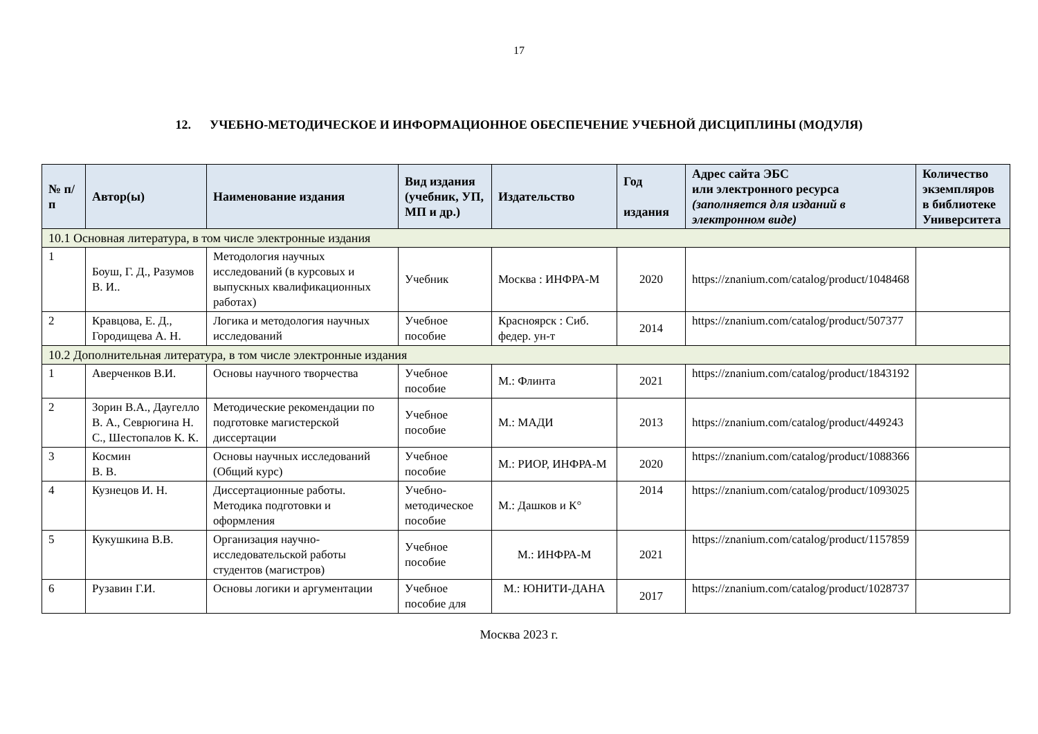17
12. УЧЕБНО-МЕТОДИЧЕСКОЕ И ИНФОРМАЦИОННОЕ ОБЕСПЕЧЕНИЕ УЧЕБНОЙ ДИСЦИПЛИНЫ (МОДУЛЯ)
| № п/п | Автор(ы) | Наименование издания | Вид издания (учебник, УП, МП и др.) | Издательство | Год издания | Адрес сайта ЭБС или электронного ресурса (заполняется для изданий в электронном виде) | Количество экземпляров в библиотеке Университета |
| --- | --- | --- | --- | --- | --- | --- | --- |
| 10.1 Основная литература, в том числе электронные издания | | | | | | | |
| 1 | Боуш, Г. Д., Разумов В. И.. | Методология научных исследований (в курсовых и выпускных квалификационных работах) | Учебник | Москва : ИНФРА-М | 2020 | https://znanium.com/catalog/product/1048468 | |
| 2 | Кравцова, Е. Д., Городищева А. Н. | Логика и методология научных исследований | Учебное пособие | Красноярск : Сиб. федер. ун-т | 2014 | https://znanium.com/catalog/product/507377 | |
| 10.2 Дополнительная литература, в том числе электронные издания | | | | | | | |
| 1 | Аверченков В.И. | Основы научного творчества | Учебное пособие | М.: Флинта | 2021 | https://znanium.com/catalog/product/1843192 | |
| 2 | Зорин В.А., Даугелло В. А., Севрюгина Н. С., Шестопалов К. К. | Методические рекомендации по подготовке магистерской диссертации | Учебное пособие | М.: МАДИ | 2013 | https://znanium.com/catalog/product/449243 | |
| 3 | Космин В. В. | Основы научных исследований (Общий курс) | Учебное пособие | М.: РИОР, ИНФРА-М | 2020 | https://znanium.com/catalog/product/1088366 | |
| 4 | Кузнецов И. Н. | Диссертационные работы. Методика подготовки и оформления | Учебно-методическое пособие | М.: Дашков и К° | 2014 | https://znanium.com/catalog/product/1093025 | |
| 5 | Кукушкина В.В. | Организация научно-исследовательской работы студентов (магистров) | Учебное пособие | М.: ИНФРА-М | 2021 | https://znanium.com/catalog/product/1157859 | |
| 6 | Рузавин Г.И. | Основы логики и аргументации | Учебное пособие для | М.: ЮНИТИ-ДАНА | 2017 | https://znanium.com/catalog/product/1028737 | |
Москва 2023 г.